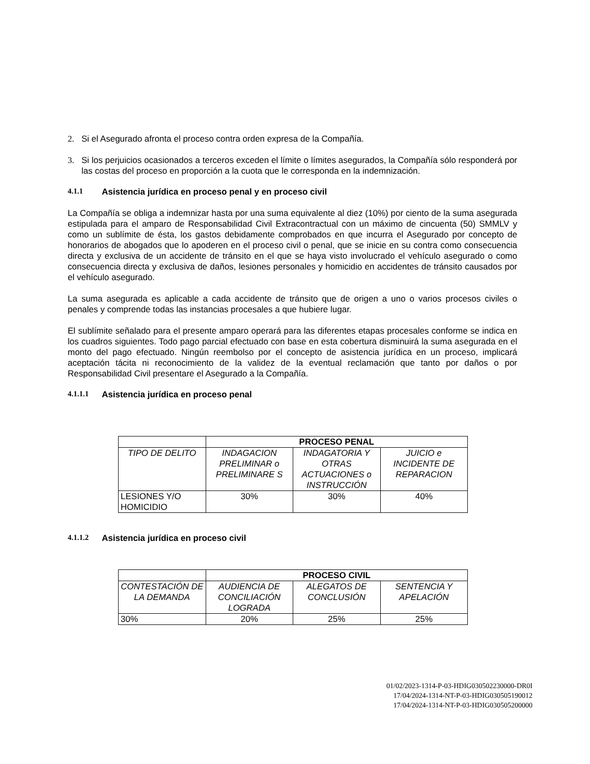2. Si el Asegurado afronta el proceso contra orden expresa de la Compañía.
3. Si los perjuicios ocasionados a terceros exceden el límite o límites asegurados, la Compañía sólo responderá por las costas del proceso en proporción a la cuota que le corresponda en la indemnización.
4.1.1 Asistencia jurídica en proceso penal y en proceso civil
La Compañía se obliga a indemnizar hasta por una suma equivalente al diez (10%) por ciento de la suma asegurada estipulada para el amparo de Responsabilidad Civil Extracontractual con un máximo de cincuenta (50) SMMLV y como un sublímite de ésta, los gastos debidamente comprobados en que incurra el Asegurado por concepto de honorarios de abogados que lo apoderen en el proceso civil o penal, que se inicie en su contra como consecuencia directa y exclusiva de un accidente de tránsito en el que se haya visto involucrado el vehículo asegurado o como consecuencia directa y exclusiva de daños, lesiones personales y homicidio en accidentes de tránsito causados por el vehículo asegurado.
La suma asegurada es aplicable a cada accidente de tránsito que de origen a uno o varios procesos civiles o penales y comprende todas las instancias procesales a que hubiere lugar.
El sublímite señalado para el presente amparo operará para las diferentes etapas procesales conforme se indica en los cuadros siguientes. Todo pago parcial efectuado con base en esta cobertura disminuirá la suma asegurada en el monto del pago efectuado. Ningún reembolso por el concepto de asistencia jurídica en un proceso, implicará aceptación tácita ni reconocimiento de la validez de la eventual reclamación que tanto por daños o por Responsabilidad Civil presentare el Asegurado a la Compañía.
4.1.1.1 Asistencia jurídica en proceso penal
| | PROCESO PENAL | | |
| TIPO DE DELITO | INDAGACION PRELIMINAR o PRELIMINARE S | INDAGATORIA Y OTRAS ACTUACIONES o INSTRUCCIÓN | JUICIO e INCIDENTE DE REPARACION |
| LESIONES Y/O HOMICIDIO | 30% | 30% | 40% |
4.1.1.2 Asistencia jurídica en proceso civil
| | PROCESO CIVIL | | |
| CONTESTACIÓN DE LA DEMANDA | AUDIENCIA DE CONCILIACIÓN LOGRADA | ALEGATOS DE CONCLUSIÓN | SENTENCIA Y APELACIÓN |
| 30% | 20% | 25% | 25% |
01/02/2023-1314-P-03-HDIG030502230000-DR0I
17/04/2024-1314-NT-P-03-HDIG030505190012
17/04/2024-1314-NT-P-03-HDIG030505200000